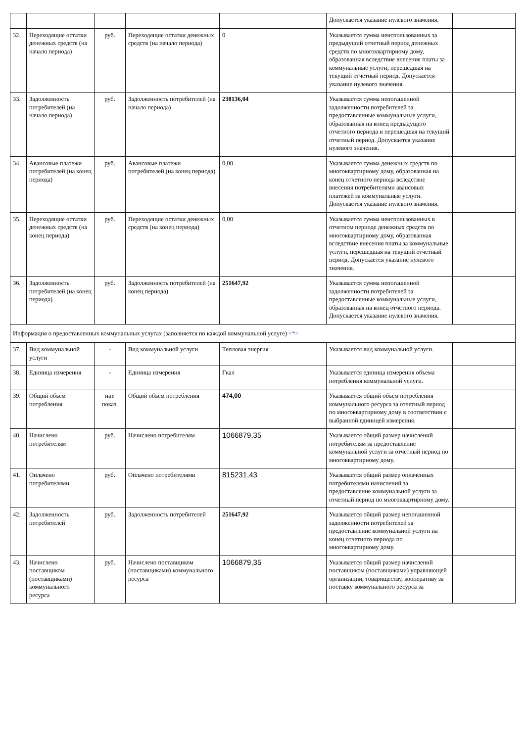| | | | | | Допускается указание нулевого значения. | |
| 32. | Переходящие остатки денежных средств (на начало периода) | руб. | Переходящие остатки денежных средств (на начало периода) | 0 | Указывается сумма неиспользованных за предыдущий отчетный период денежных средств по многоквартирному дому, образованная вследствие внесения платы за коммунальные услуги, перешедшая на текущий отчетный период. Допускается указание нулевого значения. | |
| 33. | Задолженность потребителей (на начало периода) | руб. | Задолженность потребителей (на начало периода) | 238136,04 | Указывается сумма непогашенной задолженности потребителей за предоставленные коммунальные услуги, образованная на конец предыдущего отчетного периода и перешедшая на текущий отчетный период. Допускается указание нулевого значения. | |
| 34. | Авансовые платежи потребителей (на конец периода) | руб. | Авансовые платежи потребителей (на конец периода) | 0,00 | Указывается сумма денежных средств по многоквартирному дому, образованная на конец отчетного периода вследствие внесения потребителями авансовых платежей за коммунальные услуги. Допускается указание нулевого значения. | |
| 35. | Переходящие остатки денежных средств (на конец периода) | руб. | Переходящие остатки денежных средств (на конец периода) | 0,00 | Указывается сумма неиспользованных в отчетном периоде денежных средств по многоквартирному дому, образованная вследствие внесения платы за коммунальные услуги, перешедшая на текущий отчетный период. Допускается указание нулевого значения. | |
| 36. | Задолженность потребителей (на конец периода) | руб. | Задолженность потребителей (на конец периода) | 251647,92 | Указывается сумма непогашенной задолженности потребителей за предоставленные коммунальные услуги, образованная на конец отчетного периода. Допускается указание нулевого значения. | |
| Информация о предоставленных коммунальных услугах (заполняется по каждой коммунальной услуге) <*> | | | | | | |
| 37. | Вид коммунальной услуги | - | Вид коммунальной услуги | Тепловая энергия | Указывается вид коммунальной услуги. | |
| 38. | Единица измерения | - | Единица измерения | Гкал | Указывается единица измерения объема потребления коммунальной услуги. | |
| 39. | Общий объем потребления | нат. показ. | Общий объем потребления | 474,00 | Указывается общий объем потребления коммунального ресурса за отчетный период по многоквартирному дому в соответствии с выбранной единицей измерения. | |
| 40. | Начислено потребителям | руб. | Начислено потребителям | 1066879,35 | Указывается общий размер начислений потребителям за предоставление коммунальной услуги за отчетный период по многоквартирному дому. | |
| 41. | Оплачено потребителями | руб. | Оплачено потребителями | 815231,43 | Указывается общий размер оплаченных потребителями начислений за предоставление коммунальной услуги за отчетный период по многоквартирному дому. | |
| 42. | Задолженность потребителей | руб. | Задолженность потребителей | 251647,92 | Указывается общий размер непогашенной задолженности потребителей за предоставление коммунальной услуги на конец отчетного периода по многоквартирному дому. | |
| 43. | Начислено поставщиком (поставщиками) коммунального ресурса | руб. | Начислено поставщиком (поставщиками) коммунального ресурса | 1066879,35 | Указывается общий размер начислений поставщиком (поставщиками) управляющей организации, товариществу, кооперативу за поставку коммунального ресурса за | |